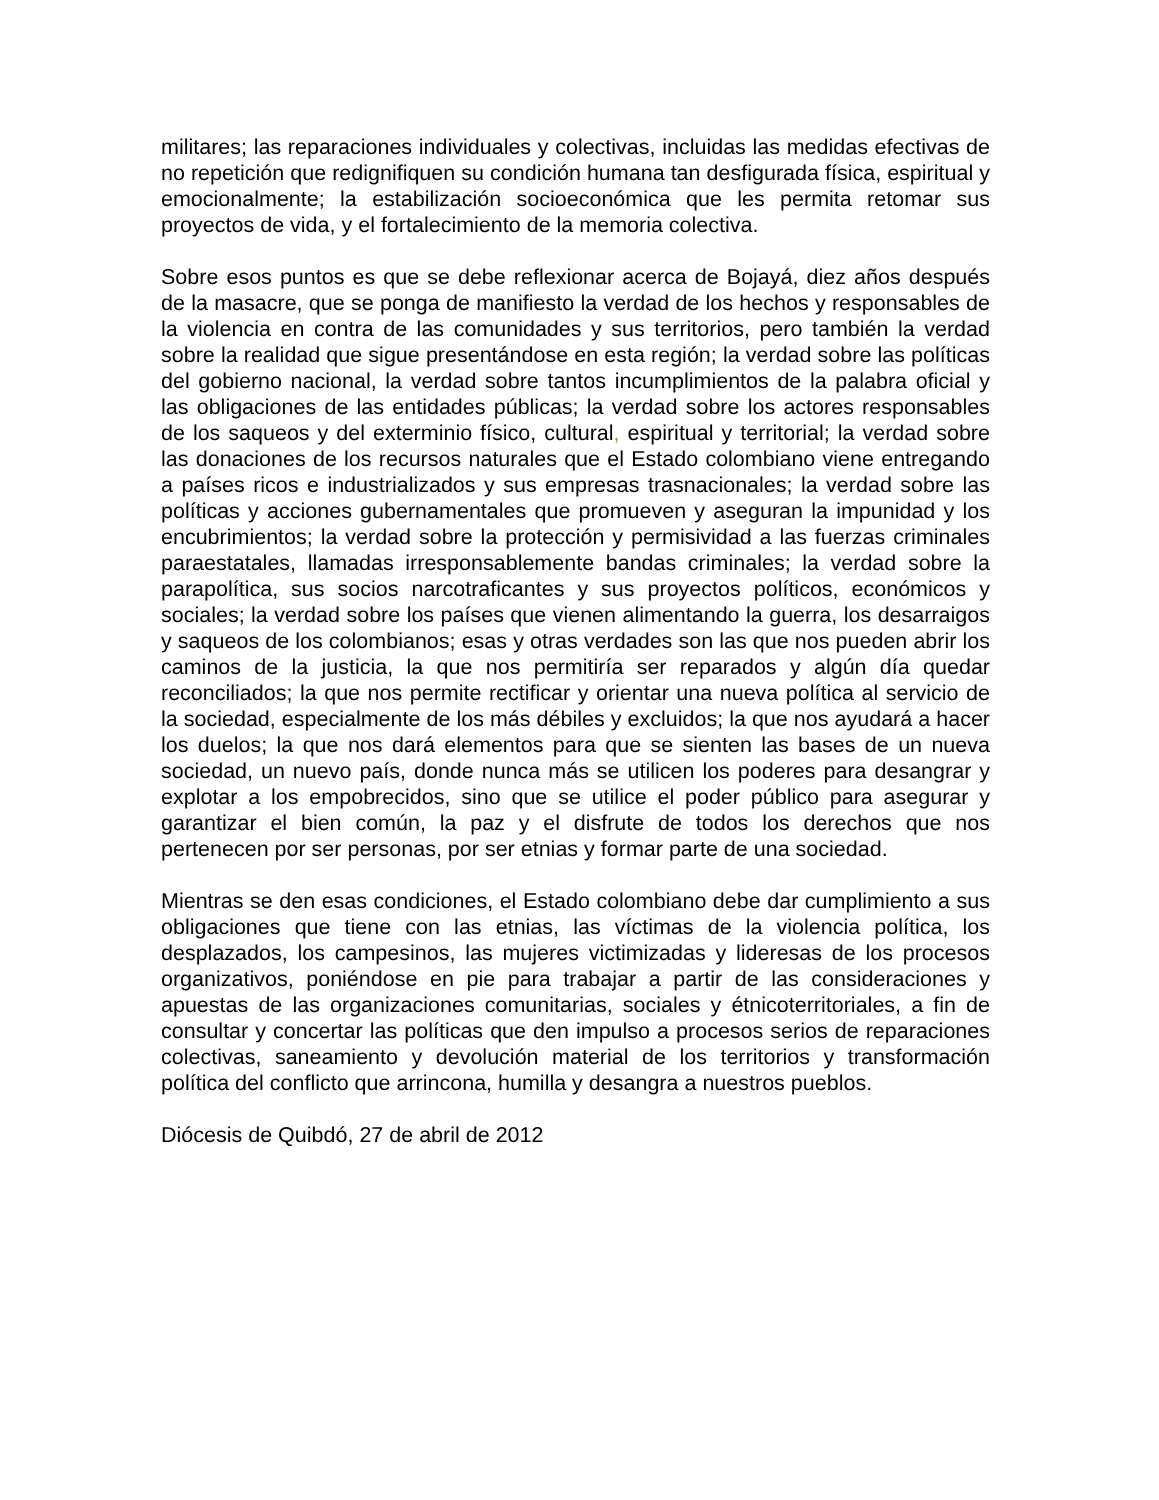militares; las reparaciones individuales y colectivas, incluidas las medidas efectivas de no repetición que redignifiquen su condición humana tan desfigurada física, espiritual y emocionalmente; la estabilización socioeconómica que les permita retomar sus proyectos de vida, y el fortalecimiento de la memoria colectiva.
Sobre esos puntos es que se debe reflexionar acerca de Bojayá, diez años después de la masacre, que se ponga de manifiesto la verdad de los hechos y responsables de la violencia en contra de las comunidades y sus territorios, pero también la verdad sobre la realidad que sigue presentándose en esta región; la verdad sobre las políticas del gobierno nacional, la verdad sobre tantos incumplimientos de la palabra oficial y las obligaciones de las entidades públicas; la verdad sobre los actores responsables de los saqueos y del exterminio físico, cultural, espiritual y territorial; la verdad sobre las donaciones de los recursos naturales que el Estado colombiano viene entregando a países ricos e industrializados y sus empresas trasnacionales; la verdad sobre las políticas y acciones gubernamentales que promueven y aseguran la impunidad y los encubrimientos; la verdad sobre la protección y permisividad a las fuerzas criminales paraestatales, llamadas irresponsablemente bandas criminales; la verdad sobre la parapolítica, sus socios narcotraficantes y sus proyectos políticos, económicos y sociales; la verdad sobre los países que vienen alimentando la guerra, los desarraigos y saqueos de los colombianos; esas y otras verdades son las que nos pueden abrir los caminos de la justicia, la que nos permitiría ser reparados y algún día quedar reconciliados; la que nos permite rectificar y orientar una nueva política al servicio de la sociedad, especialmente de los más débiles y excluidos; la que nos ayudará a hacer los duelos; la que nos dará elementos para que se sienten las bases de un nueva sociedad, un nuevo país, donde nunca más se utilicen los poderes para desangrar y explotar a los empobrecidos, sino que se utilice el poder público para asegurar y garantizar el bien común, la paz y el disfrute de todos los derechos que nos pertenecen por ser personas, por ser etnias y formar parte de una sociedad.
Mientras se den esas condiciones, el Estado colombiano debe dar cumplimiento a sus obligaciones que tiene con las etnias, las víctimas de la violencia política, los desplazados, los campesinos, las mujeres victimizadas y lideresas de los procesos organizativos, poniéndose en pie para trabajar a partir de las consideraciones y apuestas de las organizaciones comunitarias, sociales y étnicoterritoriales, a fin de consultar y concertar las políticas que den impulso a procesos serios de reparaciones colectivas, saneamiento y devolución material de los territorios y transformación política del conflicto que arrincona, humilla y desangra a nuestros pueblos.
Diócesis de Quibdó, 27 de abril de 2012